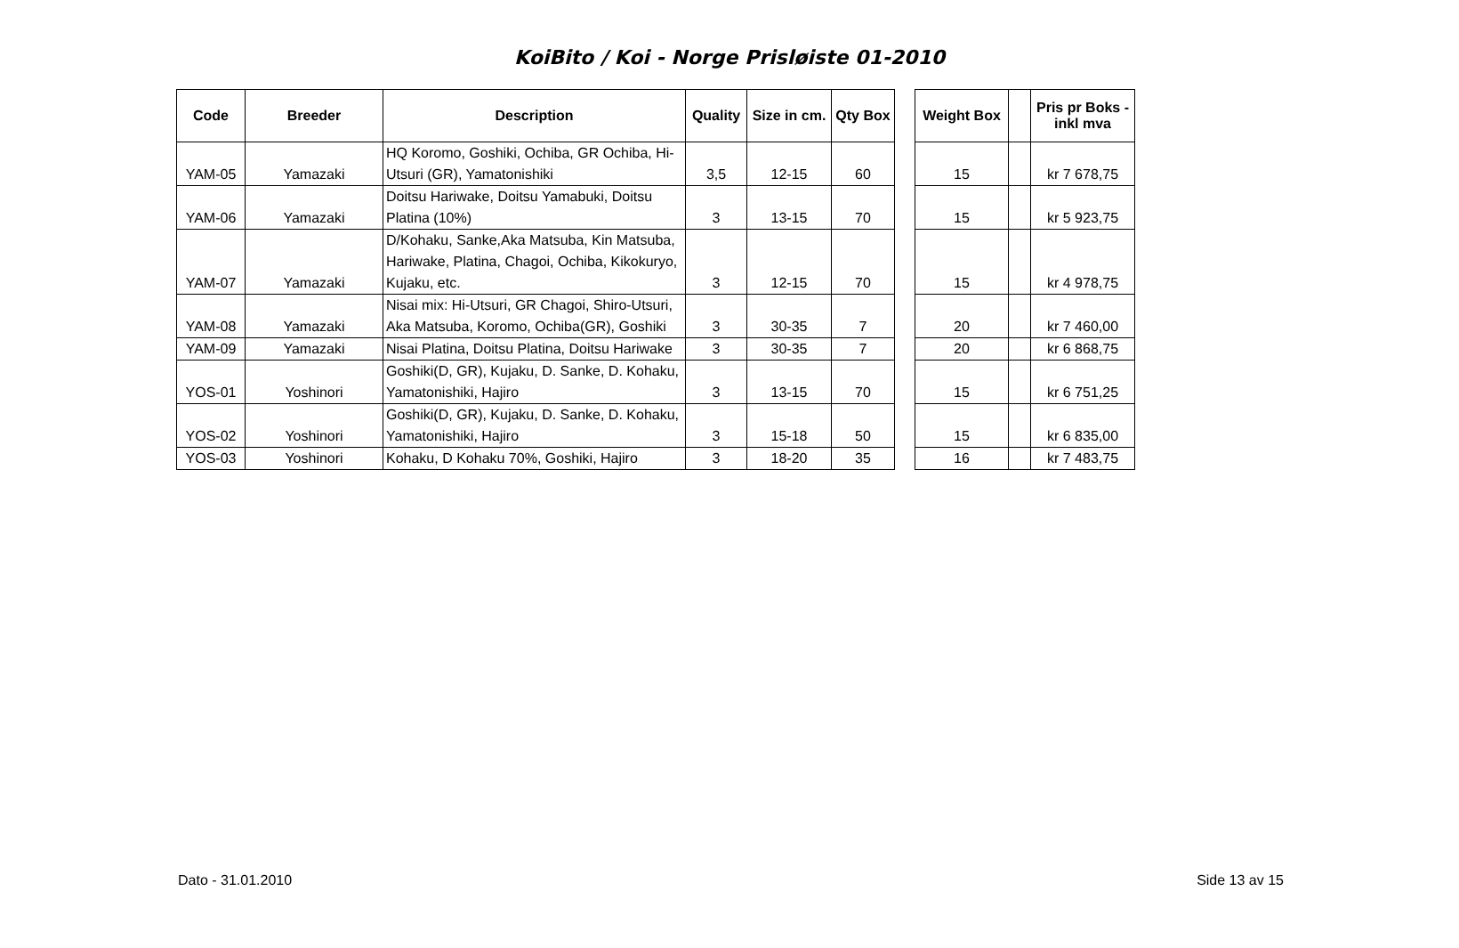KoiBito / Koi - Norge Prisløiste 01-2010
| Code | Breeder | Description | Quality | Size in cm. | Qty Box | | Weight Box | | Pris pr Boks - inkl mva |
| --- | --- | --- | --- | --- | --- | --- | --- | --- | --- |
| YAM-05 | Yamazaki | HQ Koromo, Goshiki, Ochiba, GR Ochiba, Hi-Utsuri (GR), Yamatonishiki | 3,5 | 12-15 | 60 | | 15 | | kr 7 678,75 |
| YAM-06 | Yamazaki | Doitsu Hariwake, Doitsu Yamabuki, Doitsu Platina (10%) | 3 | 13-15 | 70 | | 15 | | kr 5 923,75 |
| YAM-07 | Yamazaki | D/Kohaku, Sanke,Aka Matsuba, Kin Matsuba, Hariwake, Platina, Chagoi, Ochiba, Kikokuryo, Kujaku, etc. | 3 | 12-15 | 70 | | 15 | | kr 4 978,75 |
| YAM-08 | Yamazaki | Nisai mix: Hi-Utsuri, GR Chagoi, Shiro-Utsuri, Aka Matsuba, Koromo, Ochiba(GR), Goshiki | 3 | 30-35 | 7 | | 20 | | kr 7 460,00 |
| YAM-09 | Yamazaki | Nisai Platina, Doitsu Platina, Doitsu Hariwake | 3 | 30-35 | 7 | | 20 | | kr 6 868,75 |
| YOS-01 | Yoshinori | Goshiki(D, GR), Kujaku, D. Sanke, D. Kohaku, Yamatonishiki, Hajiro | 3 | 13-15 | 70 | | 15 | | kr 6 751,25 |
| YOS-02 | Yoshinori | Goshiki(D, GR), Kujaku, D. Sanke, D. Kohaku, Yamatonishiki, Hajiro | 3 | 15-18 | 50 | | 15 | | kr 6 835,00 |
| YOS-03 | Yoshinori | Kohaku, D Kohaku 70%, Goshiki, Hajiro | 3 | 18-20 | 35 | | 16 | | kr 7 483,75 |
Dato - 31.01.2010 Side 13 av 15